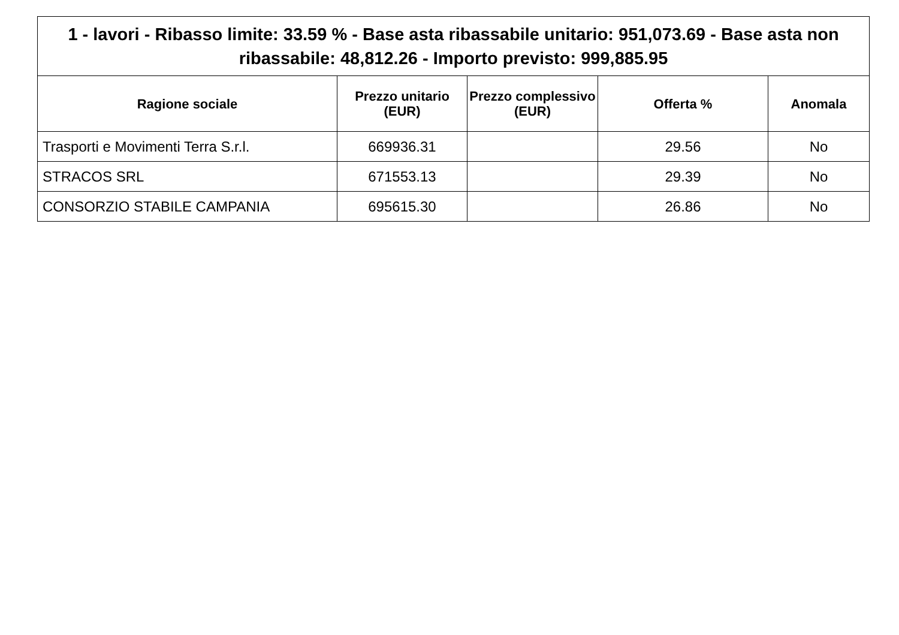| 1 - lavori - Ribasso limite: 33.59 % - Base asta ribassabile unitario: 951,073.69 - Base asta non ribassabile: 48,812.26 - Importo previsto: 999,885.95 | | | | |
| --- | --- | --- | --- | --- |
| Ragione sociale | Prezzo unitario (EUR) | Prezzo complessivo (EUR) | Offerta % | Anomala |
| Trasporti e Movimenti Terra S.r.l. | 669936.31 | | 29.56 | No |
| STRACOS SRL | 671553.13 | | 29.39 | No |
| CONSORZIO STABILE CAMPANIA | 695615.30 | | 26.86 | No |